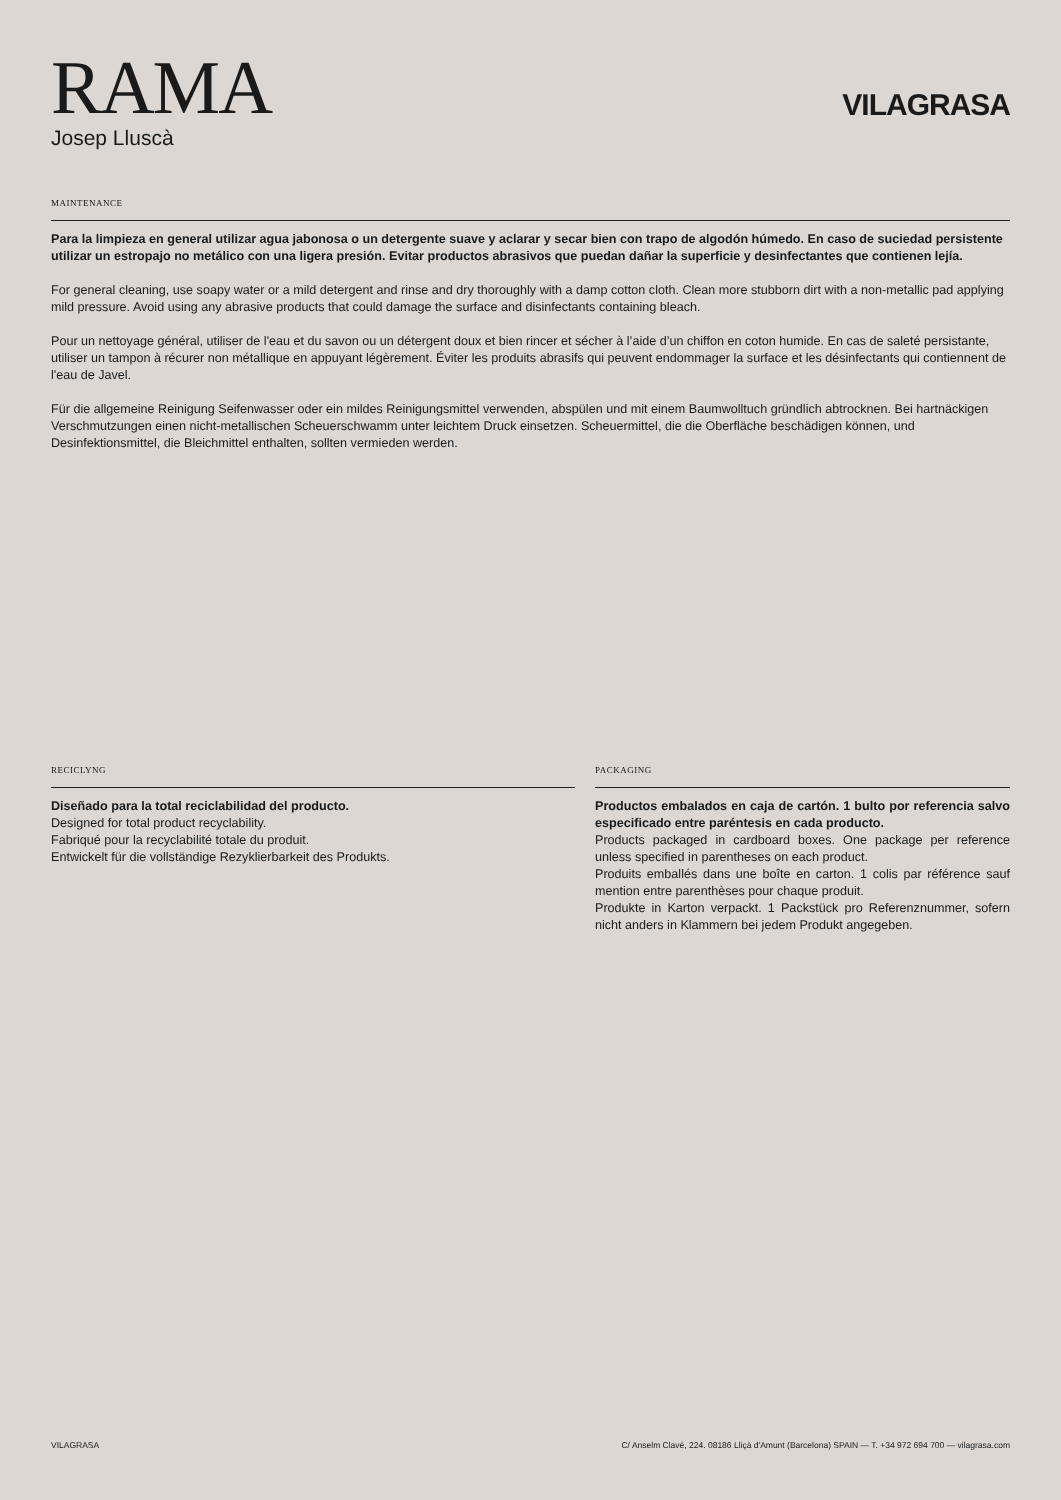RAMA
Josep Lluscà
VILAGRASA
MAINTENANCE
Para la limpieza en general utilizar agua jabonosa o un detergente suave y aclarar y secar bien con trapo de algodón húmedo. En caso de suciedad persistente utilizar un estropajo no metálico con una ligera presión. Evitar productos abrasivos que puedan dañar la superficie y desinfectantes que contienen lejía.
For general cleaning, use soapy water or a mild detergent and rinse and dry thoroughly with a damp cotton cloth. Clean more stubborn dirt with a non-metallic pad applying mild pressure. Avoid using any abrasive products that could damage the surface and disinfectants containing bleach.
Pour un nettoyage général, utiliser de l'eau et du savon ou un détergent doux et bien rincer et sécher à l’aide d’un chiffon en coton humide. En cas de saleté persistante, utiliser un tampon à récurer non métallique en appuyant légèrement. Éviter les produits abrasifs qui peuvent endommager la surface et les désinfectants qui contiennent de l'eau de Javel.
Für die allgemeine Reinigung Seifenwasser oder ein mildes Reinigungsmittel verwenden, abspülen und mit einem Baumwolltuch gründlich abtrocknen. Bei hartnäckigen Verschmutzungen einen nicht-metallischen Scheuerschwamm unter leichtem Druck einsetzen. Scheuermittel, die die Oberfläche beschädigen können, und Desinfektionsmittel, die Bleichmittel enthalten, sollten vermieden werden.
RECICLYNG
Diseñado para la total reciclabilidad del producto.
Designed for total product recyclability.
Fabriqué pour la recyclabilité totale du produit.
Entwickelt für die vollständige Rezyklierbarkeit des Produkts.
PACKAGING
Productos embalados en caja de cartón. 1 bulto por referencia salvo especificado entre paréntesis en cada producto.
Products packaged in cardboard boxes. One package per reference unless specified in parentheses on each product.
Produits emballés dans une boîte en carton. 1 colis par référence sauf mention entre parenthèses pour chaque produit.
Produkte in Karton verpackt. 1 Packstück pro Referenznummer, sofern nicht anders in Klammern bei jedem Produkt angegeben.
VILAGRASA C/ Anselm Clavé, 224. 08186 Lliçà d'Amunt (Barcelona) SPAIN — T. +34 972 694 700 — vilagrasa.com